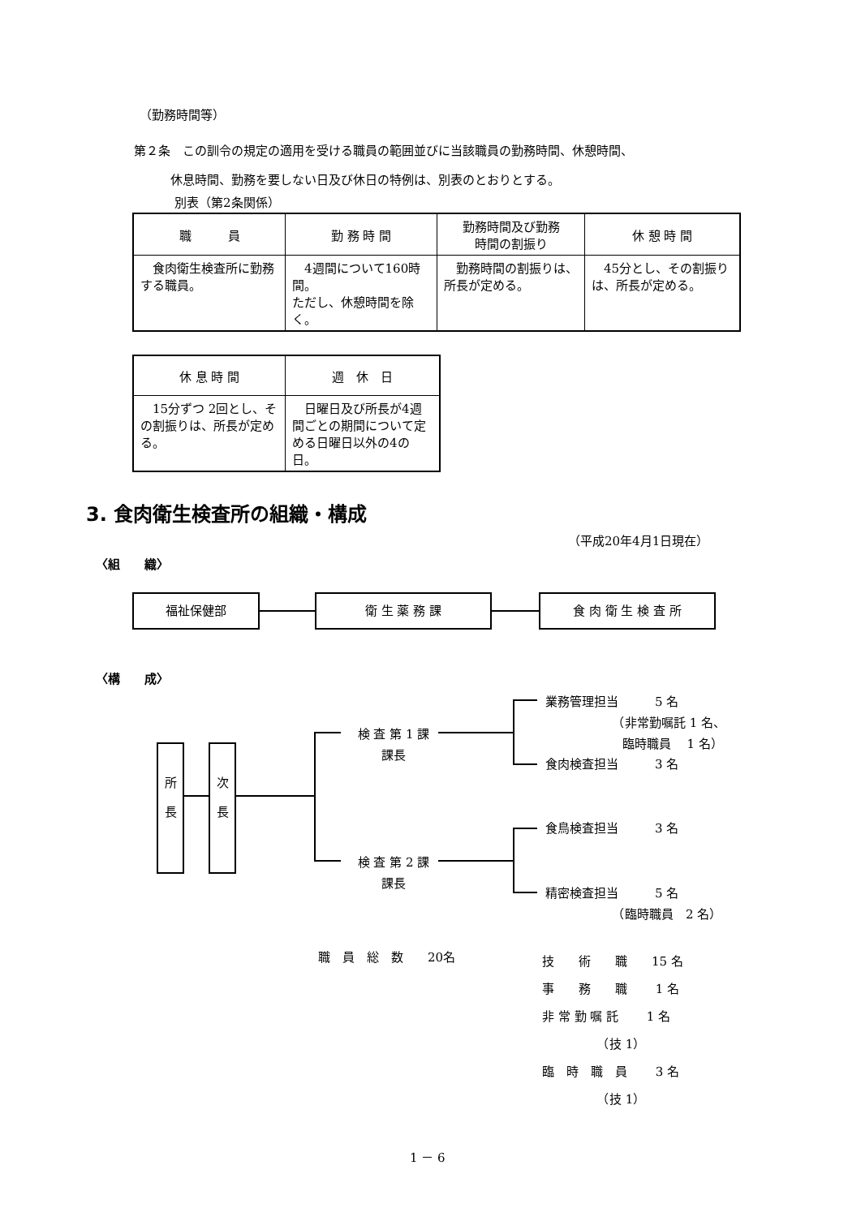（勤務時間等）
第２条　この訓令の規定の適用を受ける職員の範囲並びに当該職員の勤務時間、休憩時間、
　　　休息時間、勤務を要しない日及び休日の特例は、別表のとおりとする。
別表（第2条関係）
| 職 員 | 勤 務 時 間 | 勤務時間及び勤務 時間の割振り | 休 憩 時 間 |
| --- | --- | --- | --- |
| 食肉衛生検査所に勤務する職員。 | 4週間について160時間。 ただし、休憩時間を除く。 | 勤務時間の割振りは、所長が定める。 | 45分とし、その割振りは、所長が定める。 |
| 休 息 時 間 | 週 休 日 |
| --- | --- |
| 15分ずつ 2回とし、その割振りは、所長が定める。 | 日曜日及び所長が4週間ごとの期間について定める日曜日以外の4の日。 |
3. 食肉衛生検査所の組織・構成
（平成20年4月1日現在）
〈組　　織〉
福祉保健部 衛 生 薬 務 課 食 肉 衛 生 検 査 所
〈構　　成〉
所
長
次
長
検 査 第 1 課
課長
検 査 第 2 課
課長
業務管理担当　　　5 名
　　　　　　（非常勤嘱託 1 名、
　　　　　　 臨時職員　 1 名）
食肉検査担当　　　3 名
食鳥検査担当　　　3 名
精密検査担当　　　5 名
　　　　　　（臨時職員　2 名）
職　員　総　数　　20名
技　　術　　職　　15 名
事　　務　　職　　 1 名
非 常 勤 嘱 託　　 1 名
　　　　　（技 1）
臨　時　職　員　　 3 名
　　　　　（技 1）
1 － 6